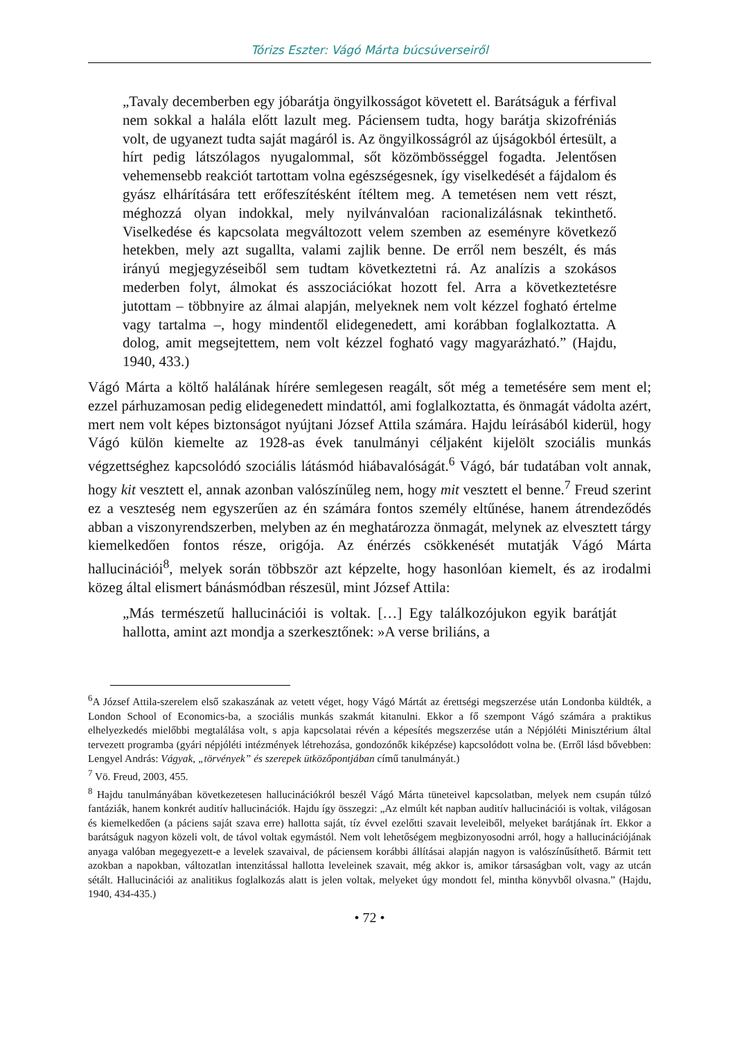Tórizs Eszter: Vágó Márta búcsúverseiről
„Tavaly decemberben egy jóbarátja öngyilkosságot követett el. Barátságuk a férfival nem sokkal a halála előtt lazult meg. Páciensem tudta, hogy barátja skizofréniás volt, de ugyanezt tudta saját magáról is. Az öngyilkosságról az újságokból értesült, a hírt pedig látszólagos nyugalommal, sőt közömbösséggel fogadta. Jelentősen vehemensebb reakciót tartottam volna egészségesnek, így viselkedését a fájdalom és gyász elhárítására tett erőfeszítésként ítéltem meg. A temetésen nem vett részt, méghozzá olyan indokkal, mely nyilvánvalóan racionalizálásnak tekinthető. Viselkedése és kapcsolata megváltozott velem szemben az eseményre következő hetekben, mely azt sugallta, valami zajlik benne. De erről nem beszélt, és más irányú megjegyzéseiből sem tudtam következtetni rá. Az analízis a szokásos mederben folyt, álmokat és asszociációkat hozott fel. Arra a következtetésre jutottam – többnyire az álmai alapján, melyeknek nem volt kézzel fogható értelme vagy tartalma –, hogy mindentől elidegenedett, ami korábban foglalkoztatta. A dolog, amit megsejtettem, nem volt kézzel fogható vagy magyarázható.” (Hajdu, 1940, 433.)
Vágó Márta a költő halálának hírére semlegesen reagált, sőt még a temetésére sem ment el; ezzel párhuzamosan pedig elidegenedett mindattól, ami foglalkoztatta, és önmagát vádolta azért, mert nem volt képes biztonságot nyújtani József Attila számára. Hajdu leírásából kiderül, hogy Vágó külön kiemelte az 1928-as évek tanulmányi céljaként kijelölt szociális munkás végzettséghez kapcsolódó szociális látásmód hiábavalóságát.<sup>6</sup> Vágó, bár tudatában volt annak, hogy kit vesztett el, annak azonban valószínűleg nem, hogy mit vesztett el benne.<sup>7</sup> Freud szerint ez a veszteség nem egyszerűen az én számára fontos személy eltűnése, hanem átrendeződés abban a viszonyrendszerben, melyben az én meghatározza önmagát, melynek az elvesztett tárgy kiemelkedően fontos része, origója. Az énérzés csökkenését mutatják Vágó Márta hallucinációi<sup>8</sup>, melyek során többször azt képzelte, hogy hasonlóan kiemelt, és az irodalmi közeg által elismert bánásmódban részesül, mint József Attila:
„Más természetű hallucinációi is voltak. […] Egy találkozójukon egyik barátját hallotta, amint azt mondja a szerkesztőnek: »A verse briliáns, a
<sup>6</sup> A József Attila-szerelem első szakaszának az vetett véget, hogy Vágó Mártát az érettségi megszerzése után Londonba küldték, a London School of Economics-ba, a szociális munkás szakmát kitanulni. Ekkor a fő szempont Vágó számára a praktikus elhelyezkedés mielőbbi megtalálása volt, s apja kapcsolatai révén a képesítés megszerzése után a Népjóléti Minisztérium által tervezett programba (gyári népjóléti intézmények létrehozása, gondozónők kiképzése) kapcsolódott volna be. (Erről lásd bővebben: Lengyel András: Vágyak, „törvények” és szerepek ütközőpontjában című tanulmányát.)
<sup>7</sup> Vö. Freud, 2003, 455.
<sup>8</sup> Hajdu tanulmányában következetesen hallucinációkról beszél Vágó Márta tüneteivel kapcsolatban, melyek nem csupán túlzó fantáziák, hanem konkrét auditív hallucinációk. Hajdu így összegzi: „Az elmúlt két napban auditív hallucinációi is voltak, világosan és kiemelkedően (a páciens saját szava erre) hallotta saját, tíz évvel ezelőtti szavait leveleiből, melyeket barátjának írt. Ekkor a barátságuk nagyon közeli volt, de távol voltak egymástól. Nem volt lehetőségem megbizonyosodni arról, hogy a hallucinációjának anyaga valóban megegyezett-e a levelek szavaival, de páciensem korábbi állításai alapján nagyon is valószínűsíthető. Bármit tett azokban a napokban, változatlan intenzitással hallotta leveleinek szavait, még akkor is, amikor társaságban volt, vagy az utcán sétált. Hallucinációi az analitikus foglalkozás alatt is jelen voltak, melyeket úgy mondott fel, mintha könyvből olvasna.” (Hajdu, 1940, 434-435.)
• 72 •